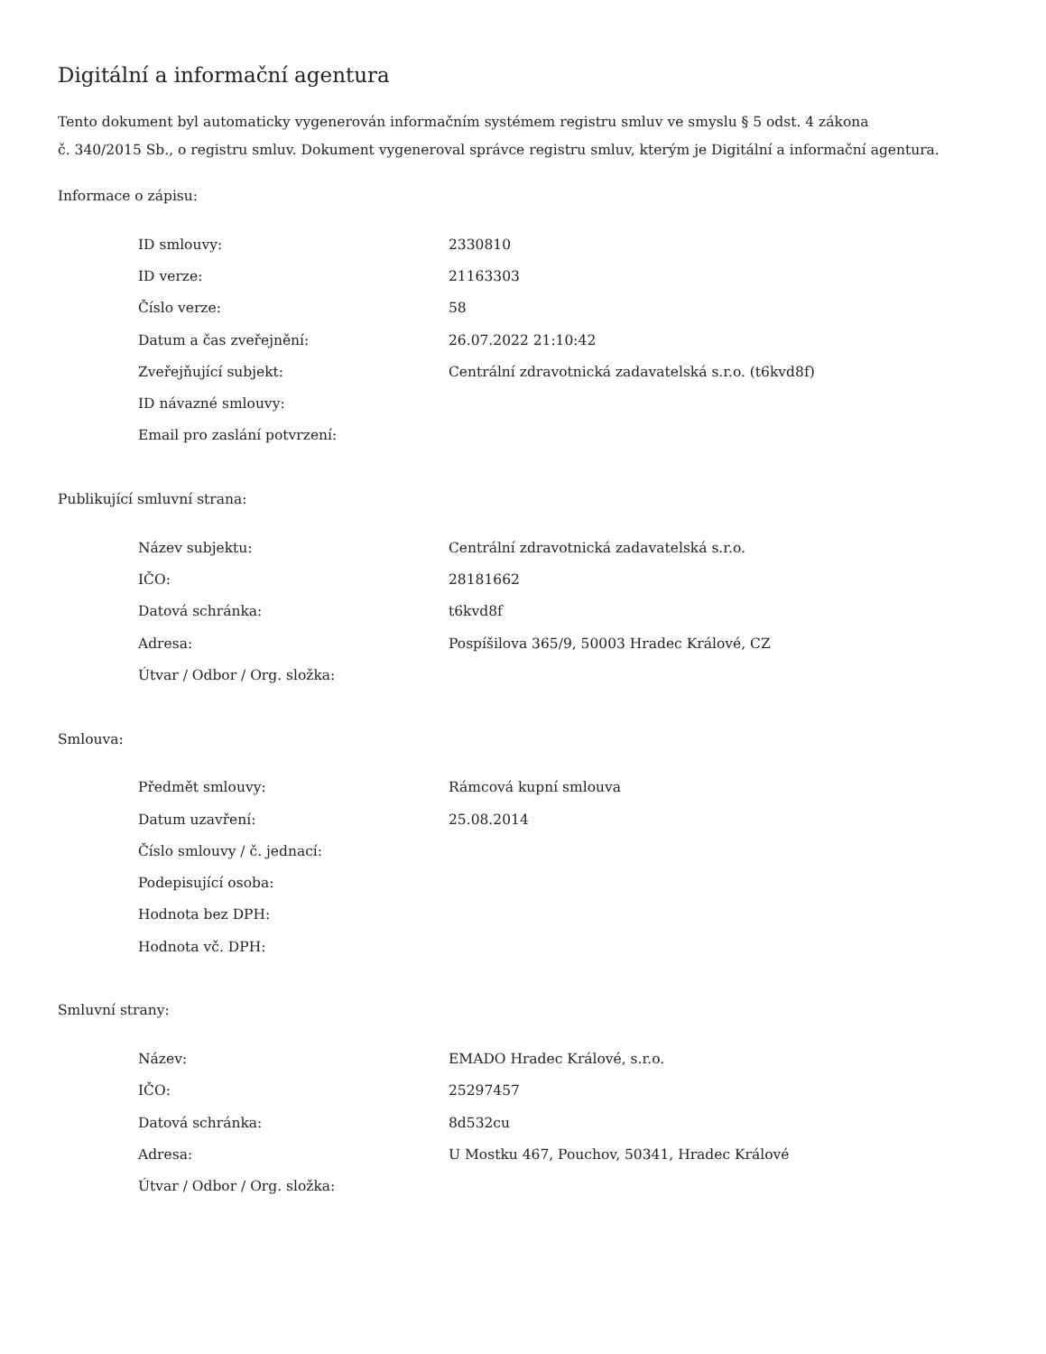Digitální a informační agentura
Tento dokument byl automaticky vygenerován informačním systémem registru smluv ve smyslu § 5 odst. 4 zákona
č. 340/2015 Sb., o registru smluv. Dokument vygeneroval správce registru smluv, kterým je Digitální a informační agentura.
Informace o zápisu:
| ID smlouvy: | 2330810 |
| ID verze: | 21163303 |
| Číslo verze: | 58 |
| Datum a čas zveřejnění: | 26.07.2022 21:10:42 |
| Zveřejňující subjekt: | Centrální zdravotnická zadavatelská s.r.o. (t6kvd8f) |
| ID návazné smlouvy: | |
| Email pro zaslání potvrzení: | |
Publikující smluvní strana:
| Název subjektu: | Centrální zdravotnická zadavatelská s.r.o. |
| IČO: | 28181662 |
| Datová schránka: | t6kvd8f |
| Adresa: | Pospíšilova 365/9, 50003 Hradec Králové, CZ |
| Útvar / Odbor / Org. složka: | |
Smlouva:
| Předmět smlouvy: | Rámcová kupní smlouva |
| Datum uzavření: | 25.08.2014 |
| Číslo smlouvy / č. jednací: | |
| Podepisující osoba: | |
| Hodnota bez DPH: | |
| Hodnota vč. DPH: | |
Smluvní strany:
| Název: | EMADO Hradec Králové, s.r.o. |
| IČO: | 25297457 |
| Datová schránka: | 8d532cu |
| Adresa: | U Mostku 467, Pouchov, 50341, Hradec Králové |
| Útvar / Odbor / Org. složka: | |